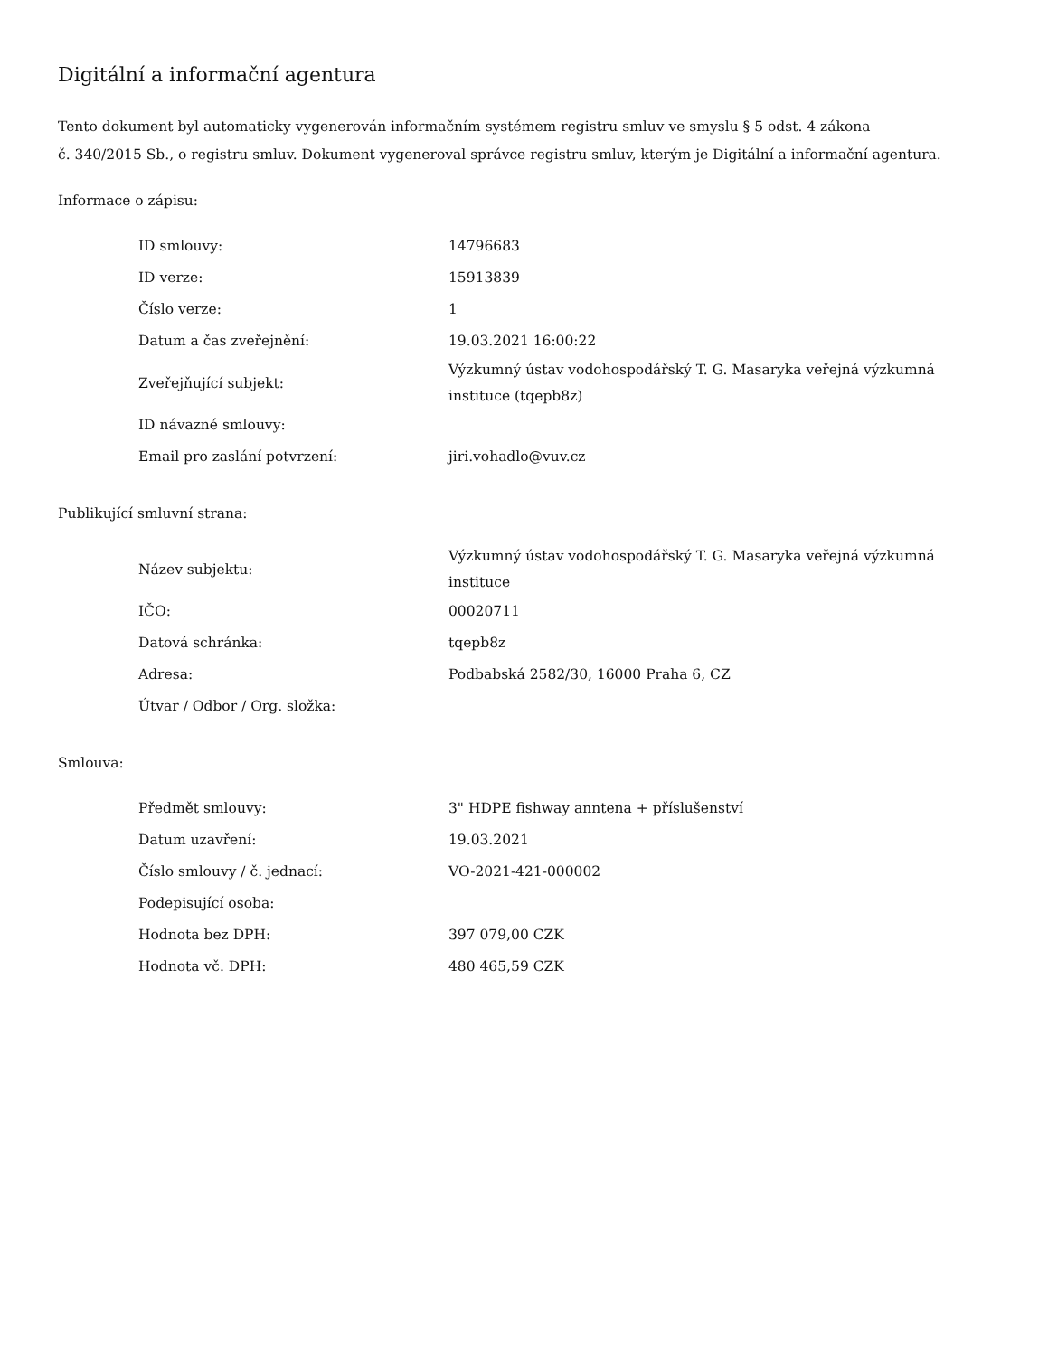Digitální a informační agentura
Tento dokument byl automaticky vygenerován informačním systémem registru smluv ve smyslu § 5 odst. 4 zákona
č. 340/2015 Sb., o registru smluv. Dokument vygeneroval správce registru smluv, kterým je Digitální a informační agentura.
Informace o zápisu:
| ID smlouvy: | 14796683 |
| ID verze: | 15913839 |
| Číslo verze: | 1 |
| Datum a čas zveřejnění: | 19.03.2021 16:00:22 |
| Zveřejňující subjekt: | Výzkumný ústav vodohospodářský T. G. Masaryka veřejná výzkumná instituce (tqepb8z) |
| ID návazné smlouvy: | |
| Email pro zaslání potvrzení: | jiri.vohadlo@vuv.cz |
Publikující smluvní strana:
| Název subjektu: | Výzkumný ústav vodohospodářský T. G. Masaryka veřejná výzkumná instituce |
| IČO: | 00020711 |
| Datová schránka: | tqepb8z |
| Adresa: | Podbabská 2582/30, 16000 Praha 6, CZ |
| Útvar / Odbor / Org. složka: | |
Smlouva:
| Předmět smlouvy: | 3" HDPE fishway anntena + příslušenství |
| Datum uzavření: | 19.03.2021 |
| Číslo smlouvy / č. jednací: | VO-2021-421-000002 |
| Podepisující osoba: | |
| Hodnota bez DPH: | 397 079,00 CZK |
| Hodnota vč. DPH: | 480 465,59 CZK |